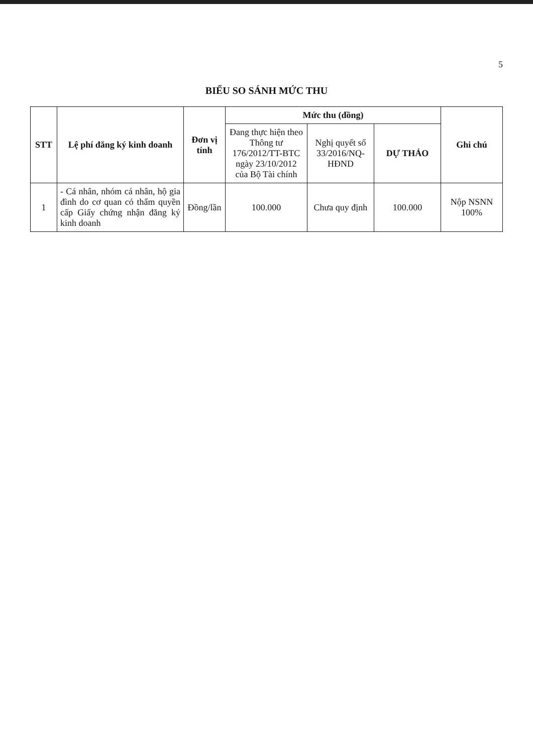5
BIỂU SO SÁNH MỨC THU
| STT | Lệ phí đăng ký kinh doanh | Đơn vị tính | Mức thu (đồng) | | | Ghi chú |
| --- | --- | --- | --- | --- | --- | --- |
| | | | Đang thực hiện theo Thông tư 176/2012/TT-BTC ngày 23/10/2012 của Bộ Tài chính | Nghị quyết số 33/2016/NQ-HĐND | DỰ THẢO | |
| 1 | - Cá nhân, nhóm cá nhân, hộ gia đình do cơ quan có thẩm quyền cấp Giấy chứng nhận đăng ký kinh doanh | Đồng/lần | 100.000 | Chưa quy định | 100.000 | Nộp NSNN 100% |